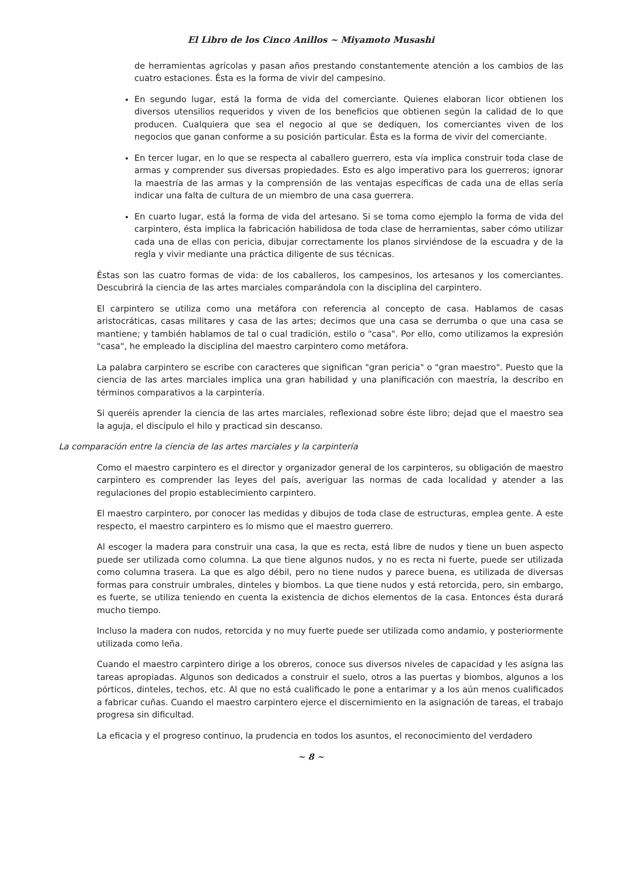El Libro de los Cinco Anillos ~ Miyamoto Musashi
de herramientas agrícolas y pasan años prestando constantemente atención a los cambios de las cuatro estaciones. Ésta es la forma de vivir del campesino.
En segundo lugar, está la forma de vida del comerciante. Quienes elaboran licor obtienen los diversos utensilios requeridos y viven de los beneficios que obtienen según la calidad de lo que producen. Cualquiera que sea el negocio al que se dediquen, los comerciantes viven de los negocios que ganan conforme a su posición particular. Ésta es la forma de vivir del comerciante.
En tercer lugar, en lo que se respecta al caballero guerrero, esta vía implica construir toda clase de armas y comprender sus diversas propiedades. Esto es algo imperativo para los guerreros; ignorar la maestría de las armas y la comprensión de las ventajas específicas de cada una de ellas sería indicar una falta de cultura de un miembro de una casa guerrera.
En cuarto lugar, está la forma de vida del artesano. Si se toma como ejemplo la forma de vida del carpintero, ésta implica la fabricación habilidosa de toda clase de herramientas, saber cómo utilizar cada una de ellas con pericia, dibujar correctamente los planos sirviéndose de la escuadra y de la regla y vivir mediante una práctica diligente de sus técnicas.
Éstas son las cuatro formas de vida: de los caballeros, los campesinos, los artesanos y los comerciantes. Descubrirá la ciencia de las artes marciales comparándola con la disciplina del carpintero.
El carpintero se utiliza como una metáfora con referencia al concepto de casa. Hablamos de casas aristocráticas, casas militares y casa de las artes; decimos que una casa se derrumba o que una casa se mantiene; y también hablamos de tal o cual tradición, estilo o "casa". Por ello, como utilizamos la expresión "casa", he empleado la disciplina del maestro carpintero como metáfora.
La palabra carpintero se escribe con caracteres que significan "gran pericia" o "gran maestro". Puesto que la ciencia de las artes marciales implica una gran habilidad y una planificación con maestría, la describo en términos comparativos a la carpintería.
Si queréis aprender la ciencia de las artes marciales, reflexionad sobre éste libro; dejad que el maestro sea la aguja, el discípulo el hilo y practicad sin descanso.
La comparación entre la ciencia de las artes marciales y la carpintería
Como el maestro carpintero es el director y organizador general de los carpinteros, su obligación de maestro carpintero es comprender las leyes del país, averiguar las normas de cada localidad y atender a las regulaciones del propio establecimiento carpintero.
El maestro carpintero, por conocer las medidas y dibujos de toda clase de estructuras, emplea gente. A este respecto, el maestro carpintero es lo mismo que el maestro guerrero.
Al escoger la madera para construir una casa, la que es recta, está libre de nudos y tiene un buen aspecto puede ser utilizada como columna. La que tiene algunos nudos, y no es recta ni fuerte, puede ser utilizada como columna trasera. La que es algo débil, pero no tiene nudos y parece buena, es utilizada de diversas formas para construir umbrales, dinteles y biombos. La que tiene nudos y está retorcida, pero, sin embargo, es fuerte, se utiliza teniendo en cuenta la existencia de dichos elementos de la casa. Entonces ésta durará mucho tiempo.
Incluso la madera con nudos, retorcida y no muy fuerte puede ser utilizada como andamio, y posteriormente utilizada como leña.
Cuando el maestro carpintero dirige a los obreros, conoce sus diversos niveles de capacidad y les asigna las tareas apropiadas. Algunos son dedicados a construir el suelo, otros a las puertas y biombos, algunos a los pórticos, dinteles, techos, etc. Al que no está cualificado le pone a entarimar y a los aún menos cualificados a fabricar cuñas. Cuando el maestro carpintero ejerce el discernimiento en la asignación de tareas, el trabajo progresa sin dificultad.
La eficacia y el progreso continuo, la prudencia en todos los asuntos, el reconocimiento del verdadero
~ 8 ~